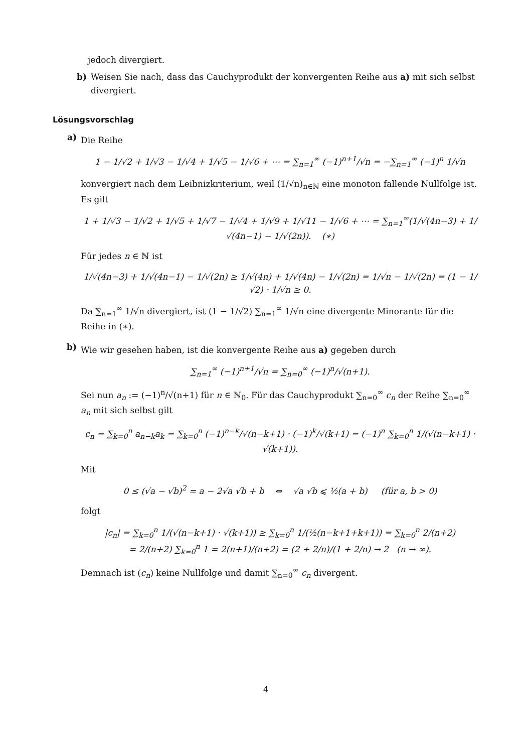jedoch divergiert.
b) Weisen Sie nach, dass das Cauchyprodukt der konvergenten Reihe aus a) mit sich selbst divergiert.
Lösungsvorschlag
a)
Die Reihe
1 − 1/√2 + 1/√3 − 1/√4 + 1/√5 − 1/√6 + ⋯ = ∑<sub>n=1</sub><sup>∞</sup> (−1)<sup>n+1</sup>/√n = −∑<sub>n=1</sub><sup>∞</sup> (−1)<sup>n</sup> 1/√n
konvergiert nach dem Leibnizkriterium, weil (1/√n)<sub>n∈ℕ</sub> eine monoton fallende Nullfolge ist. Es gilt
1 + 1/√3 − 1/√2 + 1/√5 + 1/√7 − 1/√4 + 1/√9 + 1/√11 − 1/√6 + ⋯ = ∑<sub>n=1</sub><sup>∞</sup>(1/√(4n−3) + 1/√(4n−1) − 1/√(2n)). (∗)
Für jedes n ∈ ℕ ist
1/√(4n−3) + 1/√(4n−1) − 1/√(2n) ≥ 1/√(4n) + 1/√(4n) − 1/√(2n) = 1/√n − 1/√(2n) = (1 − 1/√2) · 1/√n ≥ 0.
Da ∑<sub>n=1</sub><sup>∞</sup> 1/√n divergiert, ist (1 − 1/√2) ∑<sub>n=1</sub><sup>∞</sup> 1/√n eine divergente Minorante für die Reihe in (∗).
b)
Wie wir gesehen haben, ist die konvergente Reihe aus a) gegeben durch
∑<sub>n=1</sub><sup>∞</sup> (−1)<sup>n+1</sup>/√n = ∑<sub>n=0</sub><sup>∞</sup> (−1)<sup>n</sup>/√(n+1).
Sei nun a<sub>n</sub> := (−1)<sup>n</sup>/√(n+1) für n ∈ ℕ<sub>0</sub>. Für das Cauchyprodukt ∑<sub>n=0</sub><sup>∞</sup> c<sub>n</sub> der Reihe ∑<sub>n=0</sub><sup>∞</sup> a<sub>n</sub> mit sich selbst gilt
c<sub>n</sub> = ∑<sub>k=0</sub><sup>n</sup> a<sub>n−k</sub>a<sub>k</sub> = ∑<sub>k=0</sub><sup>n</sup> (−1)<sup>n−k</sup>/√(n−k+1) · (−1)<sup>k</sup>/√(k+1) = (−1)<sup>n</sup> ∑<sub>k=0</sub><sup>n</sup> 1/(√(n−k+1) · √(k+1)).
Mit
0 ≤ (√a − √b)<sup>2</sup> = a − 2√a √b + b ⇔ √a √b ⩽ ½(a + b) (für a, b > 0)
folgt
|c<sub>n</sub>| = ∑<sub>k=0</sub><sup>n</sup> 1/(√(n−k+1) · √(k+1)) ≥ ∑<sub>k=0</sub><sup>n</sup> 1/(½(n−k+1+k+1)) = ∑<sub>k=0</sub><sup>n</sup> 2/(n+2)
= 2/(n+2) ∑<sub>k=0</sub><sup>n</sup> 1 = 2(n+1)/(n+2) = (2 + 2/n)/(1 + 2/n) → 2 (n → ∞).
Demnach ist (c<sub>n</sub>) keine Nullfolge und damit ∑<sub>n=0</sub><sup>∞</sup> c<sub>n</sub> divergent.
4